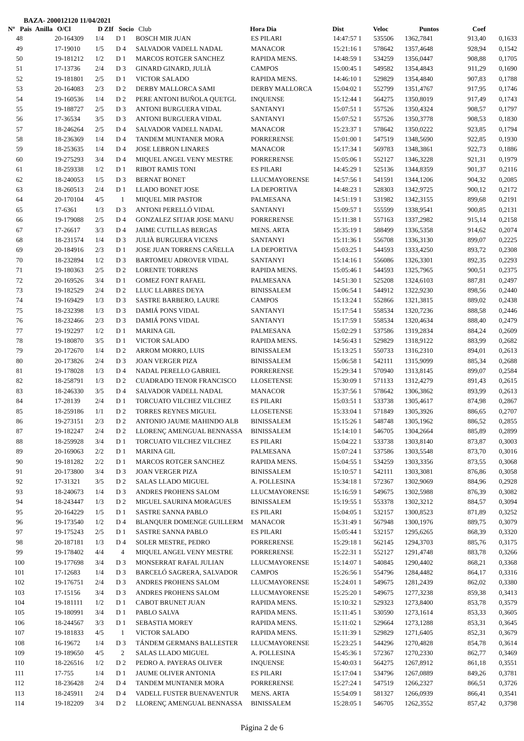BAZA- 200012120 11/04/2021
| Nº Pais | Anilla | O/Cl | D ZIf | Socio | Club | Hora Dia | Dist | Veloc | Puntos | Coef |
| --- | --- | --- | --- | --- | --- | --- | --- | --- | --- | --- |
| 48 | | 20-164309 | 1/4 | D 1 | BOSCH MIR JUAN | ES PILARI | 14:47:57 1 | 535506 | 1362,7841 | 913,40 | 0,1633 |
| 49 | | 17-19010 | 1/5 | D 4 | SALVADOR VADELL NADAL | MANACOR | 15:21:16 1 | 578642 | 1357,4648 | 928,94 | 0,1542 |
| 50 | | 19-181212 | 1/2 | D 1 | MARCOS ROTGER SANCHEZ | RAPIDA MENS. | 14:48:59 1 | 534259 | 1356,0447 | 908,88 | 0,1705 |
| 51 | | 17-13736 | 2/4 | D 3 | GINARD GINARD, JULIÀ | CAMPOS | 15:00:45 1 | 549582 | 1354,4843 | 911,29 | 0,1690 |
| 52 | | 19-181801 | 2/5 | D 1 | VICTOR SALADO | RAPIDA MENS. | 14:46:10 1 | 529829 | 1354,4840 | 907,83 | 0,1788 |
| 53 | | 20-164083 | 2/3 | D 2 | DERBY MALLORCA SAMI | DERBY MALLORCA | 15:04:02 1 | 552799 | 1351,4767 | 917,95 | 0,1746 |
| 54 | | 19-160536 | 1/4 | D 2 | PERE ANTONI BUÑOLA QUETGL | INQUENSE | 15:12:44 1 | 564275 | 1350,8019 | 917,49 | 0,1743 |
| 55 | | 19-188727 | 2/5 | D 3 | ANTONI BURGUERA VIDAL | SANTANYI | 15:07:51 1 | 557526 | 1350,4324 | 908,57 | 0,1797 |
| 56 | | 17-36534 | 3/5 | D 3 | ANTONI BURGUERA VIDAL | SANTANYI | 15:07:52 1 | 557526 | 1350,3778 | 908,53 | 0,1830 |
| 57 | | 18-246264 | 2/5 | D 4 | SALVADOR VADELL NADAL | MANACOR | 15:23:37 1 | 578642 | 1350,0222 | 923,85 | 0,1794 |
| 58 | | 18-236369 | 1/4 | D 4 | TANDEM MUNTANER MORA | PORRERENSE | 15:01:00 1 | 547519 | 1348,5690 | 922,85 | 0,1930 |
| 59 | | 18-253635 | 1/4 | D 4 | JOSE LEBRON LINARES | MANACOR | 15:17:34 1 | 569783 | 1348,3861 | 922,73 | 0,1886 |
| 60 | | 19-275293 | 3/4 | D 4 | MIQUEL ANGEL VENY MESTRE | PORRERENSE | 15:05:06 1 | 552127 | 1346,3228 | 921,31 | 0,1979 |
| 61 | | 18-259338 | 1/2 | D 1 | RIBOT RAMIS TONI | ES PILARI | 14:45:29 1 | 525136 | 1344,8359 | 901,37 | 0,2116 |
| 62 | | 18-240053 | 1/5 | D 3 | BERNAT BONET | LLUCMAYORENSE | 14:57:56 1 | 541591 | 1344,1206 | 904,32 | 0,2085 |
| 63 | | 18-260513 | 2/4 | D 1 | LLADO BONET JOSE | LA DEPORTIVA | 14:48:23 1 | 528303 | 1342,9725 | 900,12 | 0,2172 |
| 64 | | 20-170104 | 4/5 | 1 | MIQUEL MIR PASTOR | PALMESANA | 14:51:19 1 | 531982 | 1342,3155 | 899,68 | 0,2191 |
| 65 | | 17-6361 | 1/3 | D 3 | ANTONI PERELLÓ VIDAL | SANTANYI | 15:09:57 1 | 555599 | 1338,9541 | 900,85 | 0,2131 |
| 66 | | 19-179088 | 2/5 | D 4 | GONZALEZ SITJAR JOSE MANU | PORRERENSE | 15:11:38 1 | 557163 | 1337,2982 | 915,14 | 0,2158 |
| 67 | | 17-26617 | 3/3 | D 4 | JAIME CUTILLAS BERGAS | MENS. ARTA | 15:35:19 1 | 588499 | 1336,5358 | 914,62 | 0,2074 |
| 68 | | 18-231574 | 1/4 | D 3 | JULIÀ BURGUERA VICENS | SANTANYI | 15:11:36 1 | 556708 | 1336,3130 | 899,07 | 0,2225 |
| 69 | | 20-184916 | 2/3 | D 1 | JOSE JUAN TORRENS CAÑELLA | LA DEPORTIVA | 15:03:25 1 | 544593 | 1333,4250 | 893,72 | 0,2308 |
| 70 | | 18-232894 | 1/2 | D 3 | BARTOMEU ADROVER VIDAL | SANTANYI | 15:14:16 1 | 556086 | 1326,3301 | 892,35 | 0,2293 |
| 71 | | 19-180363 | 2/5 | D 2 | LORENTE TORRENS | RAPIDA MENS. | 15:05:46 1 | 544593 | 1325,7965 | 900,51 | 0,2375 |
| 72 | | 20-169526 | 3/4 | D 1 | GOMEZ FONT RAFAEL | PALMESANA | 14:51:30 1 | 525208 | 1324,6103 | 887,81 | 0,2497 |
| 73 | | 19-182529 | 2/4 | D 2 | LLUC LLABRES DEYA | BINISSALEM | 15:06:54 1 | 544912 | 1322,9230 | 898,56 | 0,2440 |
| 74 | | 19-169429 | 1/3 | D 3 | SASTRE BARBERO, LAURE | CAMPOS | 15:13:24 1 | 552866 | 1321,3815 | 889,02 | 0,2438 |
| 75 | | 18-232398 | 1/3 | D 3 | DAMIÁ PONS VIDAL | SANTANYI | 15:17:54 1 | 558534 | 1320,7236 | 888,58 | 0,2446 |
| 76 | | 18-232466 | 2/3 | D 3 | DAMIÁ PONS VIDAL | SANTANYI | 15:17:59 1 | 558534 | 1320,4634 | 888,40 | 0,2479 |
| 77 | | 19-192297 | 1/2 | D 1 | MARINA GIL | PALMESANA | 15:02:29 1 | 537586 | 1319,2834 | 884,24 | 0,2609 |
| 78 | | 19-180870 | 3/5 | D 1 | VICTOR SALADO | RAPIDA MENS. | 14:56:43 1 | 529829 | 1318,9122 | 883,99 | 0,2682 |
| 79 | | 20-172670 | 1/4 | D 2 | ARROM MORRO, LUIS | BINISSALEM | 15:13:25 1 | 550733 | 1316,2310 | 894,01 | 0,2613 |
| 80 | | 20-173826 | 2/4 | D 3 | JOAN VERGER PIZA | BINISSALEM | 15:06:58 1 | 542111 | 1315,9099 | 885,34 | 0,2688 |
| 81 | | 19-178028 | 1/3 | D 4 | NADAL PERELLO GABRIEL | PORRERENSE | 15:29:34 1 | 570940 | 1313,8145 | 899,07 | 0,2584 |
| 82 | | 18-258791 | 1/3 | D 2 | CUADRADO TENOR FRANCISCO | LLOSETENSE | 15:30:09 1 | 571133 | 1312,4279 | 891,43 | 0,2615 |
| 83 | | 18-246330 | 3/5 | D 4 | SALVADOR VADELL NADAL | MANACOR | 15:37:56 1 | 578642 | 1306,3862 | 893,99 | 0,2613 |
| 84 | | 17-28139 | 2/4 | D 1 | TORCUATO VILCHEZ VILCHEZ | ES PILARI | 15:03:51 1 | 533738 | 1305,4617 | 874,98 | 0,2867 |
| 85 | | 18-259186 | 1/1 | D 2 | TORRES REYNES MIGUEL | LLOSETENSE | 15:33:04 1 | 571849 | 1305,3926 | 886,65 | 0,2707 |
| 86 | | 19-273151 | 2/3 | D 2 | ANTONIO JAUME MAHINDO ALB | BINISSALEM | 15:15:26 1 | 548748 | 1305,1962 | 886,52 | 0,2855 |
| 87 | | 19-182247 | 2/4 | D 2 | LLORENÇ AMENGUAL BENNASSA | BINISSALEM | 15:14:10 1 | 546705 | 1304,2664 | 885,89 | 0,2899 |
| 88 | | 18-259928 | 3/4 | D 1 | TORCUATO VILCHEZ VILCHEZ | ES PILARI | 15:04:22 1 | 533738 | 1303,8140 | 873,87 | 0,3003 |
| 89 | | 20-169063 | 2/2 | D 1 | MARINA GIL | PALMESANA | 15:07:24 1 | 537586 | 1303,5548 | 873,70 | 0,3016 |
| 90 | | 19-181282 | 2/2 | D 1 | MARCOS ROTGER SANCHEZ | RAPIDA MENS. | 15:04:55 1 | 534259 | 1303,3356 | 873,55 | 0,3068 |
| 91 | | 20-173800 | 3/4 | D 3 | JOAN VERGER PIZA | BINISSALEM | 15:10:57 1 | 542111 | 1303,3081 | 876,86 | 0,3058 |
| 92 | | 17-31321 | 3/5 | D 2 | SALAS LLADO MIGUEL | A. POLLESINA | 15:34:18 1 | 572367 | 1302,9069 | 884,96 | 0,2928 |
| 93 | | 18-240673 | 1/4 | D 3 | ANDRES PROHENS SALOM | LLUCMAYORENSE | 15:16:59 1 | 549675 | 1302,5988 | 876,39 | 0,3082 |
| 94 | | 18-243447 | 1/3 | D 2 | MIGUEL SAURINA MORAGUES | BINISSALEM | 15:19:55 1 | 553378 | 1302,3212 | 884,57 | 0,3094 |
| 95 | | 20-164229 | 1/5 | D 1 | SASTRE SANNA PABLO | ES PILARI | 15:04:05 1 | 532157 | 1300,8523 | 871,89 | 0,3252 |
| 96 | | 19-173540 | 1/2 | D 4 | BLANQUER DOMENGE GUILLERM | MANACOR | 15:31:49 1 | 567948 | 1300,1976 | 889,75 | 0,3079 |
| 97 | | 19-175243 | 2/5 | D 1 | SASTRE SANNA PABLO | ES PILARI | 15:05:44 1 | 532157 | 1295,6265 | 868,39 | 0,3320 |
| 98 | | 20-187181 | 1/3 | D 4 | SOLER MESTRE, PEDRO | PORRERENSE | 15:29:18 1 | 562145 | 1294,3703 | 885,76 | 0,3175 |
| 99 | | 19-178402 | 4/4 | 4 | MIQUEL ANGEL VENY MESTRE | PORRERENSE | 15:22:31 1 | 552127 | 1291,4748 | 883,78 | 0,3266 |
| 100 | | 19-177698 | 3/4 | D 3 | MONSERRAT RAFAL JULIAN | LLUCMAYORENSE | 15:14:07 1 | 540845 | 1290,4402 | 868,21 | 0,3368 |
| 101 | | 17-12683 | 1/4 | D 3 | BARCELÓ SAGRERA, SALVADOR | CAMPOS | 15:26:56 1 | 554796 | 1284,4482 | 864,17 | 0,3316 |
| 102 | | 19-176751 | 2/4 | D 3 | ANDRES PROHENS SALOM | LLUCMAYORENSE | 15:24:01 1 | 549675 | 1281,2439 | 862,02 | 0,3380 |
| 103 | | 17-15156 | 3/4 | D 3 | ANDRES PROHENS SALOM | LLUCMAYORENSE | 15:25:20 1 | 549675 | 1277,3238 | 859,38 | 0,3413 |
| 104 | | 19-181111 | 1/2 | D 1 | CABOT BRUNET JUAN | RAPIDA MENS. | 15:10:32 1 | 529323 | 1273,8400 | 853,78 | 0,3579 |
| 105 | | 19-180991 | 3/4 | D 1 | PABLO SALVA | RAPIDA MENS. | 15:11:45 1 | 530590 | 1273,1614 | 853,33 | 0,3605 |
| 106 | | 18-244567 | 3/3 | D 1 | SEBASTIA MOREY | RAPIDA MENS. | 15:11:02 1 | 529664 | 1273,1288 | 853,31 | 0,3645 |
| 107 | | 19-181833 | 4/5 | 1 | VICTOR SALADO | RAPIDA MENS. | 15:11:39 1 | 529829 | 1271,6405 | 852,31 | 0,3679 |
| 108 | | 16-19672 | 1/4 | D 3 | TÁNDEM GERMANS BALLESTER | LLUCMAYORENSE | 15:23:25 1 | 544296 | 1270,4828 | 854,78 | 0,3614 |
| 109 | | 19-189650 | 4/5 | 2 | SALAS LLADO MIGUEL | A. POLLESINA | 15:45:36 1 | 572367 | 1270,2330 | 862,77 | 0,3469 |
| 110 | | 18-226516 | 1/2 | D 2 | PEDRO A. PAYERAS OLIVER | INQUENSE | 15:40:03 1 | 564275 | 1267,8912 | 861,18 | 0,3551 |
| 111 | | 17-755 | 1/4 | D 1 | JAUME OLIVER ANTONIA | ES PILARI | 15:17:04 1 | 534796 | 1267,0889 | 849,26 | 0,3781 |
| 112 | | 18-236428 | 2/4 | D 4 | TANDEM MUNTANER MORA | PORRERENSE | 15:27:24 1 | 547519 | 1266,2327 | 866,51 | 0,3726 |
| 113 | | 18-245911 | 2/4 | D 4 | VADELL FUSTER BUENAVENTUR | MENS. ARTA | 15:54:09 1 | 581327 | 1266,0939 | 866,41 | 0,3541 |
| 114 | | 19-182209 | 3/4 | D 2 | LLORENÇ AMENGUAL BENNASSA | BINISSALEM | 15:28:05 1 | 546705 | 1262,3552 | 857,42 | 0,3798 |
Página 2 de 6